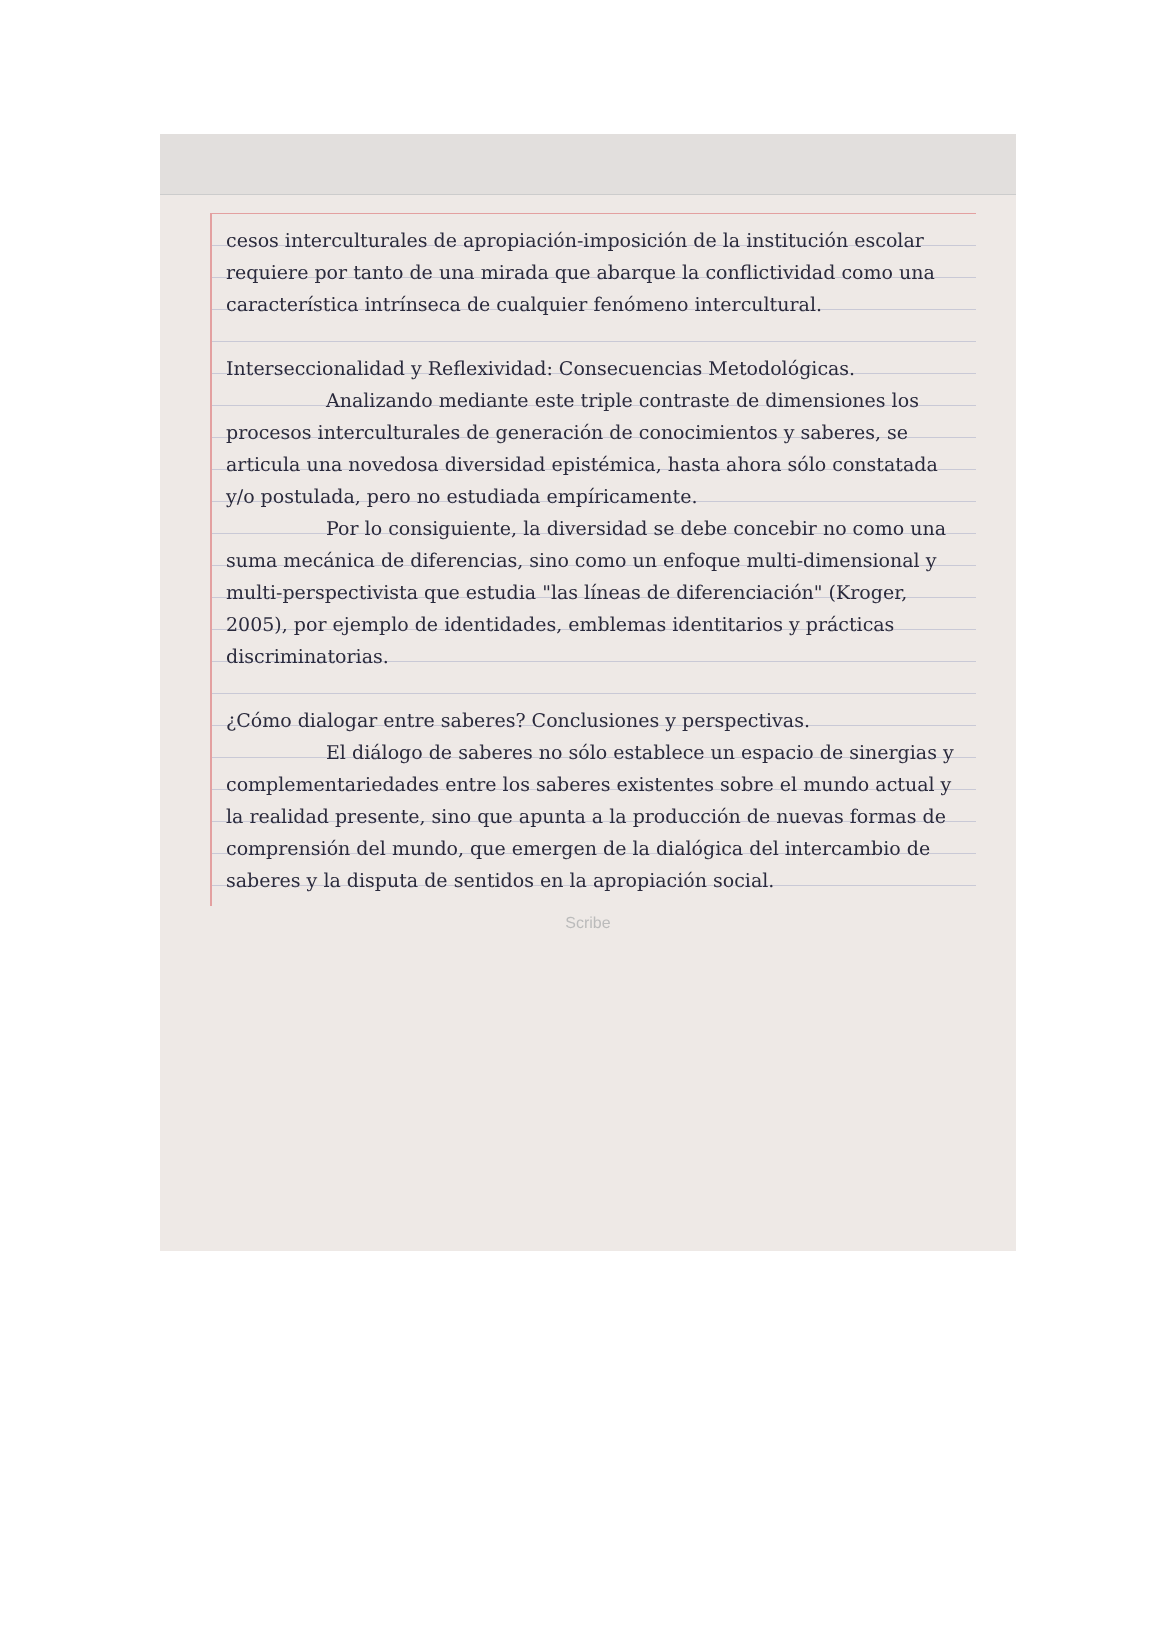cesos interculturales de apropiación-imposición de la institución escolar requiere por tanto de una mirada que abarque la conflictividad como una característica intrínseca de cualquier fenómeno intercultural.
Interseccionalidad y Reflexividad: Consecuencias Metodológicas.
Analizando mediante este triple contraste de dimensiones los procesos interculturales de generación de conocimientos y saberes, se articula una novedosa diversidad epistémica, hasta ahora sólo constatada y/o postulada, pero no estudiada empíricamente.
Por lo consiguiente, la diversidad se debe concebir no como una suma mecánica de diferencias, sino como un enfoque multi-dimensional y multi-perspectivista que estudia "las líneas de diferenciación" (Kroger, 2005), por ejemplo de identidades, emblemas identitarios y prácticas discriminatorias.
¿Cómo dialogar entre saberes? Conclusiones y perspectivas.
El diálogo de saberes no sólo establece un espacio de sinergias y complementariedades entre los saberes existentes sobre el mundo actual y la realidad presente, sino que apunta a la producción de nuevas formas de comprensión del mundo, que emergen de la dialógica del intercambio de saberes y la disputa de sentidos en la apropiación social.
Scribe